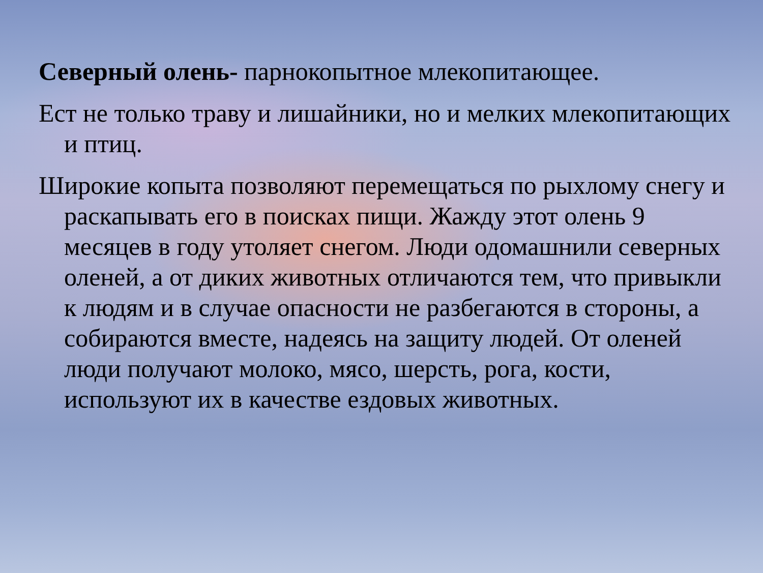Северный олень- парнокопытное млекопитающее.
Ест не только траву и лишайники, но и мелких млекопитающих и птиц.
Широкие копыта позволяют перемещаться по рыхлому снегу и раскапывать его в поисках пищи. Жажду этот олень 9 месяцев в году утоляет снегом. Люди одомашнили северных оленей, а от диких животных отличаются тем, что привыкли к людям и в случае опасности не разбегаются в стороны, а собираются вместе, надеясь на защиту людей. От оленей люди получают молоко, мясо, шерсть, рога, кости, используют их в качестве ездовых животных.